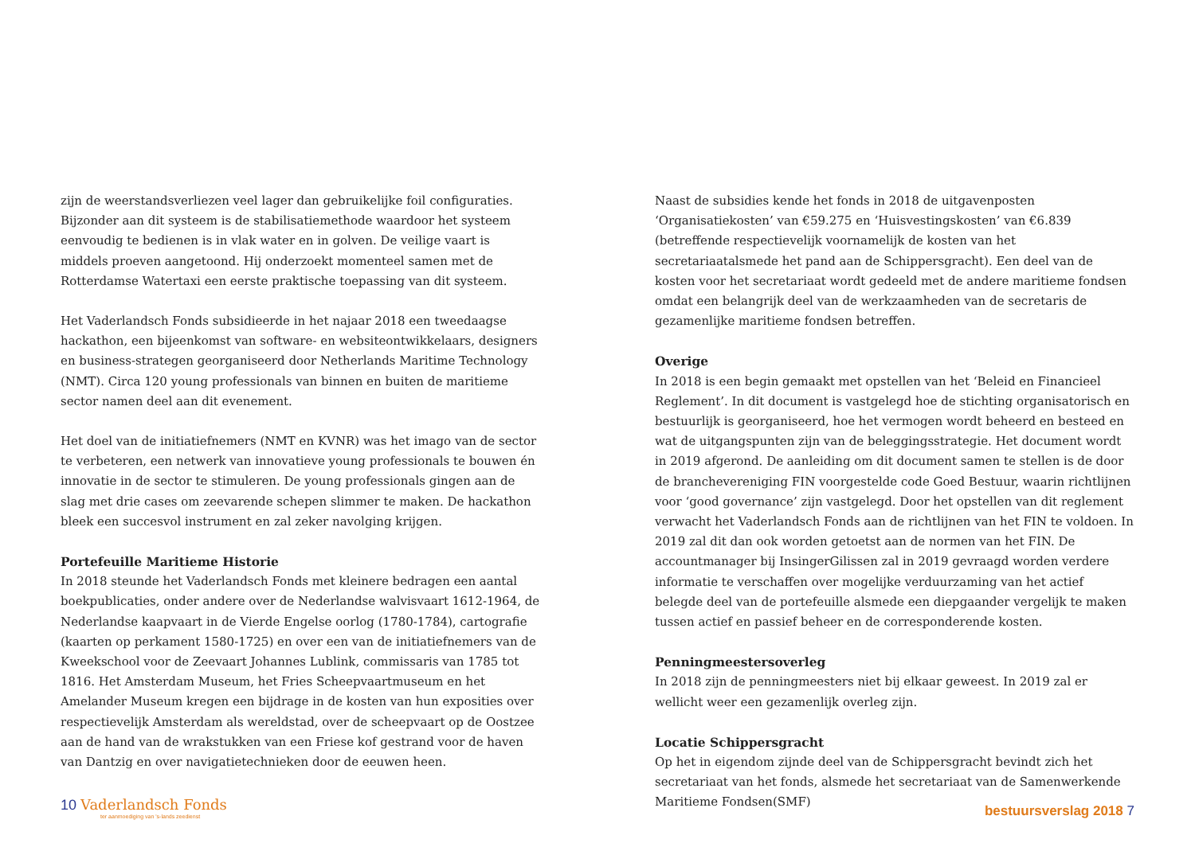zijn de weerstandsverliezen veel lager dan gebruikelijke foil configuraties. Bijzonder aan dit systeem is de stabilisatiemethode waardoor het systeem eenvoudig te bedienen is in vlak water en in golven. De veilige vaart is middels proeven aangetoond. Hij onderzoekt momenteel samen met de Rotterdamse Watertaxi een eerste praktische toepassing van dit systeem.
Het Vaderlandsch Fonds subsidieerde in het najaar 2018 een tweedaagse hackathon, een bijeenkomst van software- en websiteontwikkelaars, designers en business-strategen georganiseerd door Netherlands Maritime Technology (NMT). Circa 120 young professionals van binnen en buiten de maritieme sector namen deel aan dit evenement.
Het doel van de initiatiefnemers (NMT en KVNR) was het imago van de sector te verbeteren, een netwerk van innovatieve young professionals te bouwen én innovatie in de sector te stimuleren. De young professionals gingen aan de slag met drie cases om zeevarende schepen slimmer te maken. De hackathon bleek een succesvol instrument en zal zeker navolging krijgen.
Portefeuille Maritieme Historie
In 2018 steunde het Vaderlandsch Fonds met kleinere bedragen een aantal boekpublicaties, onder andere over de Nederlandse walvisvaart 1612-1964, de Nederlandse kaapvaart in de Vierde Engelse oorlog (1780-1784), cartografie (kaarten op perkament 1580-1725) en over een van de initiatiefnemers van de Kweekschool voor de Zeevaart Johannes Lublink, commissaris van 1785 tot 1816. Het Amsterdam Museum, het Fries Scheepvaartmuseum en het Amelander Museum kregen een bijdrage in de kosten van hun exposities over respectievelijk Amsterdam als wereldstad, over de scheepvaart op de Oostzee aan de hand van de wrakstukken van een Friese kof gestrand voor de haven van Dantzig en over navigatietechnieken door de eeuwen heen.
Naast de subsidies kende het fonds in 2018 de uitgavenposten ‘Organisatiekosten’ van €59.275 en ‘Huisvestingskosten’ van €6.839 (betreffende respectievelijk voornamelijk de kosten van het secretariaatalsmede het pand aan de Schippersgracht). Een deel van de kosten voor het secretariaat wordt gedeeld met de andere maritieme fondsen omdat een belangrijk deel van de werkzaamheden van de secretaris de gezamenlijke maritieme fondsen betreffen.
Overige
In 2018 is een begin gemaakt met opstellen van het ‘Beleid en Financieel Reglement’. In dit document is vastgelegd hoe de stichting organisatorisch en bestuurlijk is georganiseerd, hoe het vermogen wordt beheerd en besteed en wat de uitgangspunten zijn van de beleggingsstrategie. Het document wordt in 2019 afgerond. De aanleiding om dit document samen te stellen is de door de branchevereniging FIN voorgestelde code Goed Bestuur, waarin richtlijnen voor ‘good governance’ zijn vastgelegd. Door het opstellen van dit reglement verwacht het Vaderlandsch Fonds aan de richtlijnen van het FIN te voldoen. In 2019 zal dit dan ook worden getoetst aan de normen van het FIN. De accountmanager bij InsingerGilissen zal in 2019 gevraagd worden verdere informatie te verschaffen over mogelijke verduurzaming van het actief belegde deel van de portefeuille alsmede een diepgaander vergelijk te maken tussen actief en passief beheer en de corresponderende kosten.
Penningmeestersoverleg
In 2018 zijn de penningmeesters niet bij elkaar geweest. In 2019 zal er wellicht weer een gezamenlijk overleg zijn.
Locatie Schippersgracht
Op het in eigendom zijnde deel van de Schippersgracht bevindt zich het secretariaat van het fonds, alsmede het secretariaat van de Samenwerkende Maritieme Fondsen(SMF)
10 Vaderlandsch Fonds
ter aanmoediging van 's-lands zeedienst
bestuursverslag 2018 7